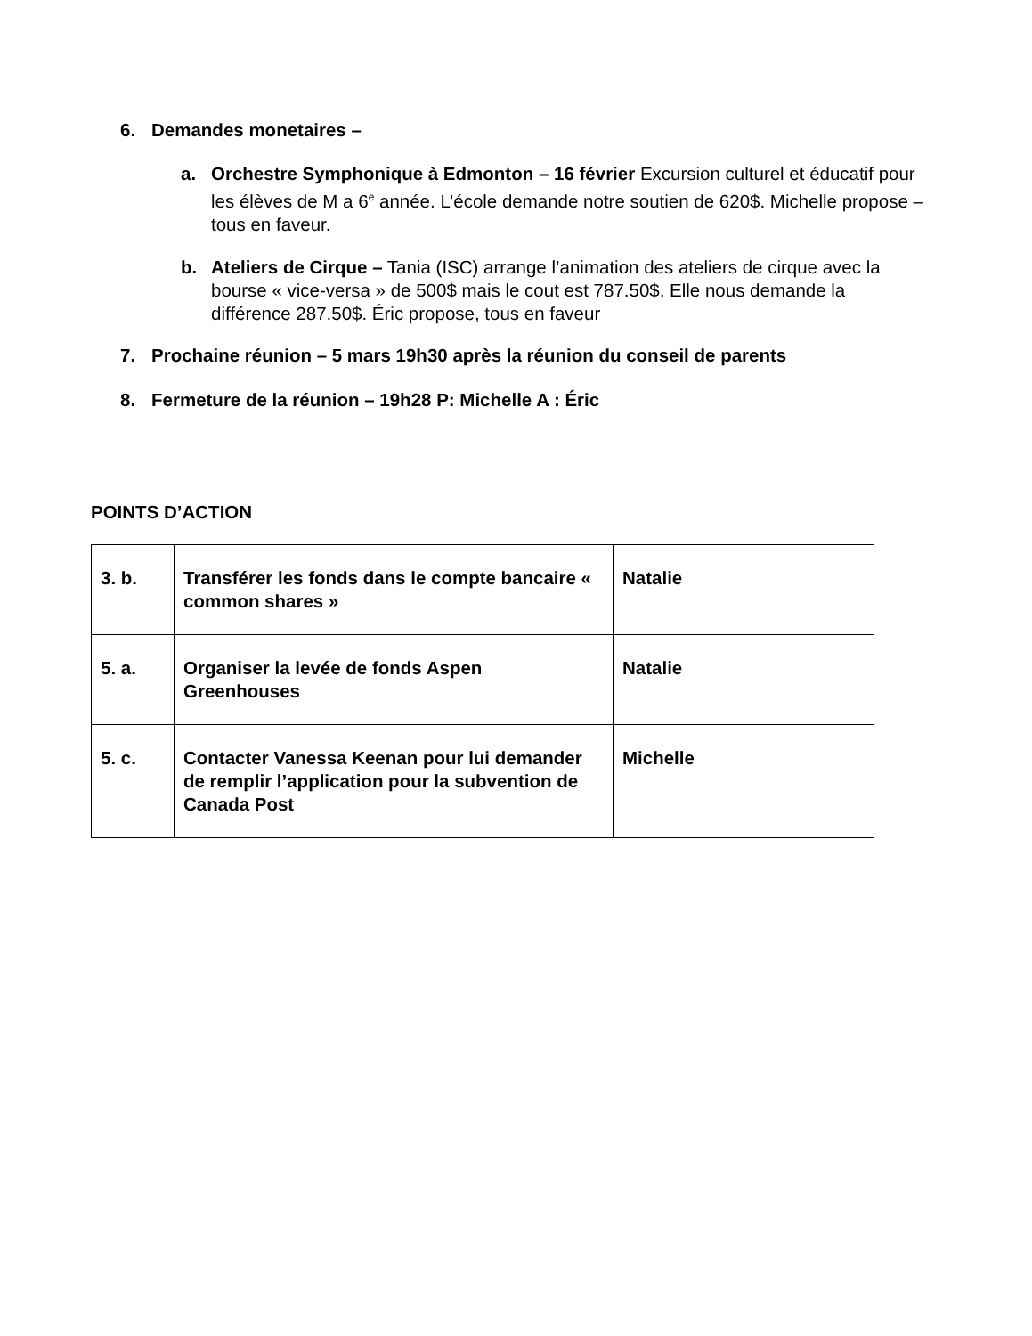6. Demandes monetaires –
a. Orchestre Symphonique à Edmonton – 16 février Excursion culturel et éducatif pour les élèves de M a 6<sup>e</sup> année. L’école demande notre soutien de 620$. Michelle propose – tous en faveur.
b. Ateliers de Cirque – Tania (ISC) arrange l’animation des ateliers de cirque avec la bourse « vice-versa » de 500$ mais le cout est 787.50$. Elle nous demande la différence 287.50$. Éric propose, tous en faveur
7. Prochaine réunion – 5 mars 19h30 après la réunion du conseil de parents
8. Fermeture de la réunion – 19h28 P: Michelle A : Éric
POINTS D’ACTION
| 3. b. | Transférer les fonds dans le compte bancaire « common shares » | Natalie |
| 5. a. | Organiser la levée de fonds Aspen Greenhouses | Natalie |
| 5. c. | Contacter Vanessa Keenan pour lui demander de remplir l’application pour la subvention de Canada Post | Michelle |